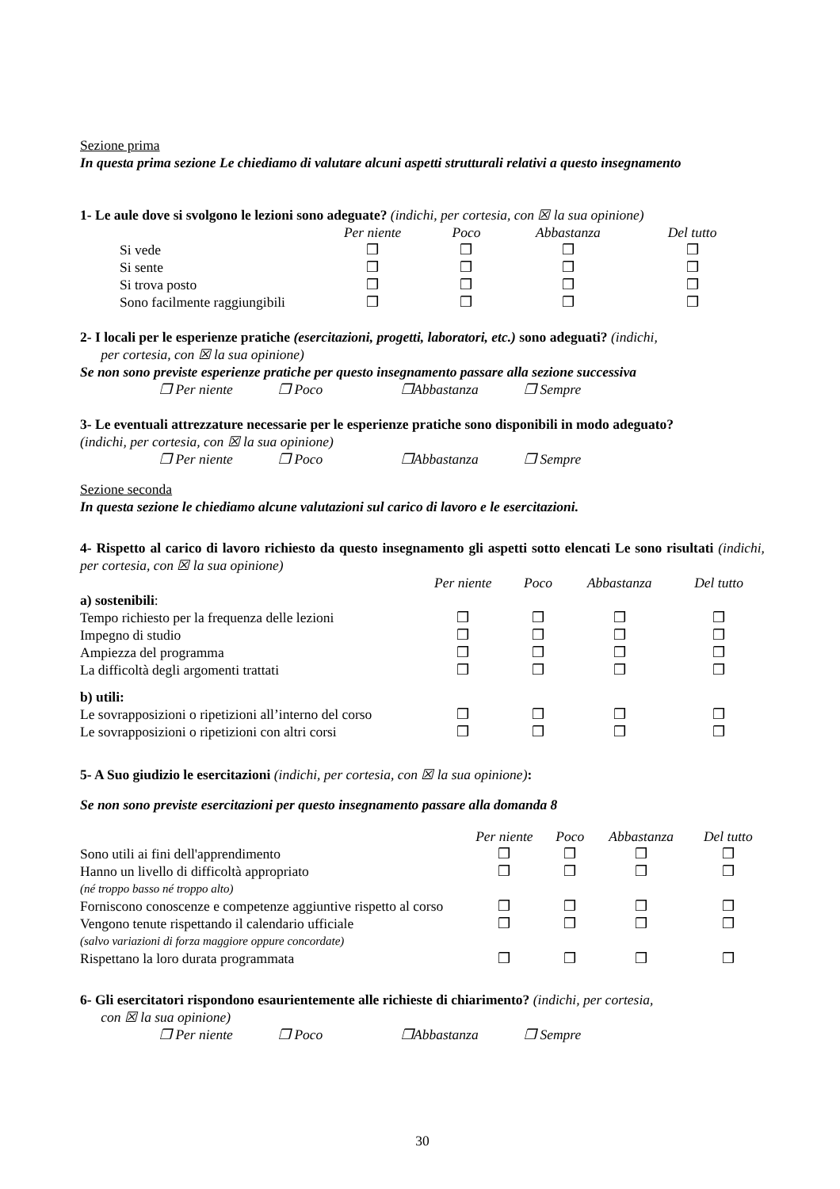Sezione prima
In questa prima sezione Le chiediamo di valutare alcuni aspetti strutturali relativi a questo insegnamento
1- Le aule dove si svolgono le lezioni sono adeguate? (indichi, per cortesia, con ☒ la sua opinione)
| | Per niente | Poco | Abbastanza | Del tutto |
| Si vede | ❒ | ❒ | ❒ | ❒ |
| Si sente | ❒ | ❒ | ❒ | ❒ |
| Si trova posto | ❒ | ❒ | ❒ | ❒ |
| Sono facilmente raggiungibili | ❒ | ❒ | ❒ | ❒ |
2- I locali per le esperienze pratiche (esercitazioni, progetti, laboratori, etc.) sono adeguati? (indichi,
per cortesia, con ☒ la sua opinione)
Se non sono previste esperienze pratiche per questo insegnamento passare alla sezione successiva
❒ Per niente ❒ Poco ❒Abbastanza ❒ Sempre
3- Le eventuali attrezzature necessarie per le esperienze pratiche sono disponibili in modo adeguato?
(indichi, per cortesia, con ☒ la sua opinione)
❒ Per niente ❒ Poco ❒Abbastanza ❒ Sempre
Sezione seconda
In questa sezione le chiediamo alcune valutazioni sul carico di lavoro e le esercitazioni.
4- Rispetto al carico di lavoro richiesto da questo insegnamento gli aspetti sotto elencati Le sono risultati (indichi, per cortesia, con ☒ la sua opinione)
| | Per niente | Poco | Abbastanza | Del tutto |
| a) sostenibili : | | | | |
| Tempo richiesto per la frequenza delle lezioni | ❒ | ❒ | ❒ | ❒ |
| Impegno di studio | ❒ | ❒ | ❒ | ❒ |
| Ampiezza del programma | ❒ | ❒ | ❒ | ❒ |
| La difficoltà degli argomenti trattati | ❒ | ❒ | ❒ | ❒ |
| b) utili: | | | | |
| Le sovrapposizioni o ripetizioni all’interno del corso | ❒ | ❒ | ❒ | ❒ |
| Le sovrapposizioni o ripetizioni con altri corsi | ❒ | ❒ | ❒ | ❒ |
5- A Suo giudizio le esercitazioni (indichi, per cortesia, con ☒ la sua opinione):
Se non sono previste esercitazioni per questo insegnamento passare alla domanda 8
| | Per niente | Poco | Abbastanza | Del tutto |
| Sono utili ai fini dell'apprendimento | ❒ | ❒ | ❒ | ❒ |
| Hanno un livello di difficoltà appropriato | ❒ | ❒ | ❒ | ❒ |
| (né troppo basso né troppo alto) | | | | |
| Forniscono conoscenze e competenze aggiuntive rispetto al corso | ❒ | ❒ | ❒ | ❒ |
| Vengono tenute rispettando il calendario ufficiale | ❒ | ❒ | ❒ | ❒ |
| (salvo variazioni di forza maggiore oppure concordate) | | | | |
| Rispettano la loro durata programmata | ❒ | ❒ | ❒ | ❒ |
6- Gli esercitatori rispondono esaurientemente alle richieste di chiarimento? (indichi, per cortesia,
con ☒ la sua opinione)
❒ Per niente ❒ Poco ❒Abbastanza ❒ Sempre
30